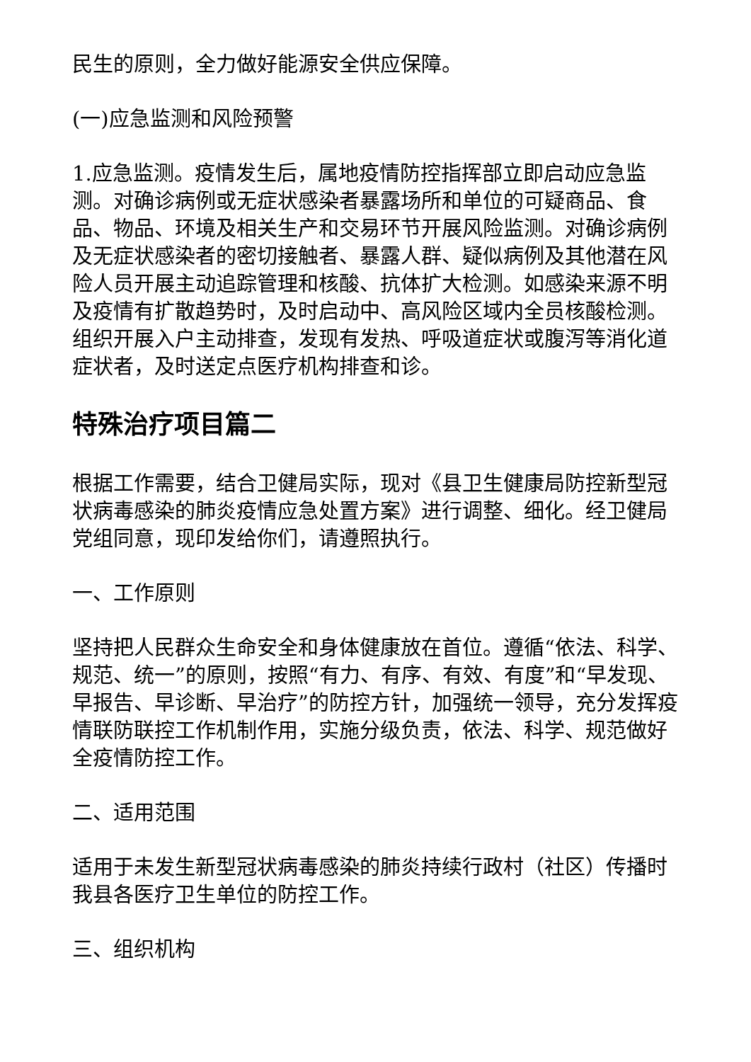民生的原则，全力做好能源安全供应保障。
(一)应急监测和风险预警
1.应急监测。疫情发生后，属地疫情防控指挥部立即启动应急监测。对确诊病例或无症状感染者暴露场所和单位的可疑商品、食品、物品、环境及相关生产和交易环节开展风险监测。对确诊病例及无症状感染者的密切接触者、暴露人群、疑似病例及其他潜在风险人员开展主动追踪管理和核酸、抗体扩大检测。如感染来源不明及疫情有扩散趋势时，及时启动中、高风险区域内全员核酸检测。组织开展入户主动排查，发现有发热、呼吸道症状或腹泻等消化道症状者，及时送定点医疗机构排查和诊。
特殊治疗项目篇二
根据工作需要，结合卫健局实际，现对《县卫生健康局防控新型冠状病毒感染的肺炎疫情应急处置方案》进行调整、细化。经卫健局党组同意，现印发给你们，请遵照执行。
一、工作原则
坚持把人民群众生命安全和身体健康放在首位。遵循“依法、科学、规范、统一”的原则，按照“有力、有序、有效、有度”和“早发现、早报告、早诊断、早治疗”的防控方针，加强统一领导，充分发挥疫情联防联控工作机制作用，实施分级负责，依法、科学、规范做好全疫情防控工作。
二、适用范围
适用于未发生新型冠状病毒感染的肺炎持续行政村（社区）传播时我县各医疗卫生单位的防控工作。
三、组织机构